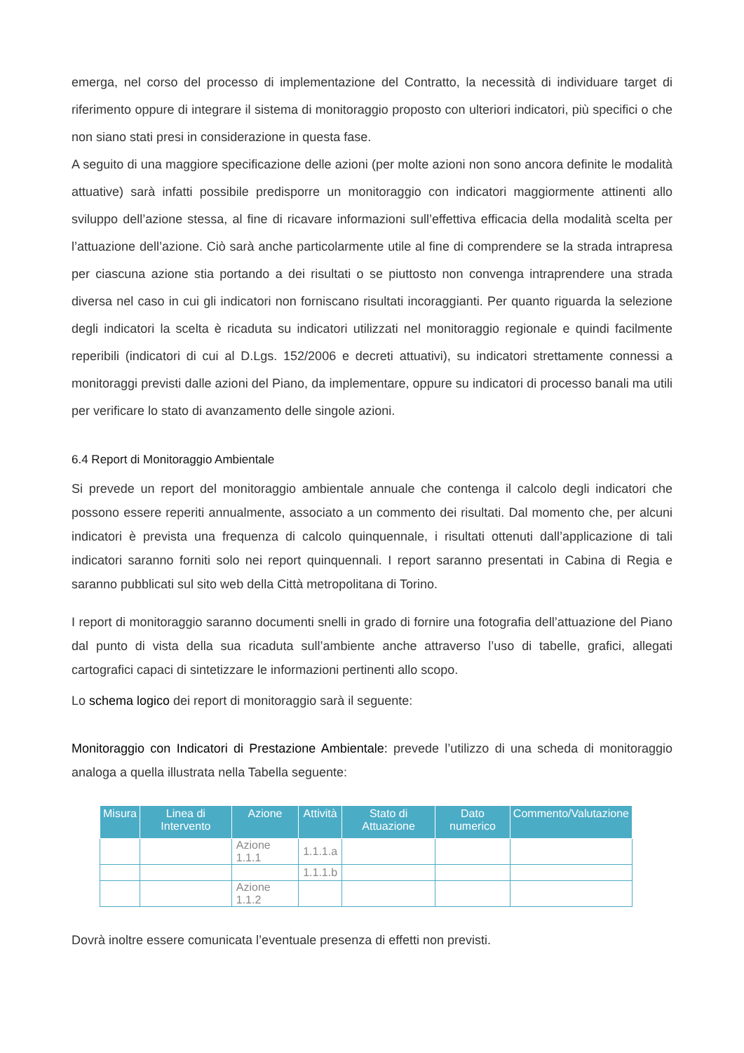emerga, nel corso del processo di implementazione del Contratto, la necessità di individuare target di riferimento oppure di integrare il sistema di monitoraggio proposto con ulteriori indicatori, più specifici o che non siano stati presi in considerazione in questa fase.
A seguito di una maggiore specificazione delle azioni (per molte azioni non sono ancora definite le modalità attuative) sarà infatti possibile predisporre un monitoraggio con indicatori maggiormente attinenti allo sviluppo dell’azione stessa, al fine di ricavare informazioni sull’effettiva efficacia della modalità scelta per l’attuazione dell’azione. Ciò sarà anche particolarmente utile al fine di comprendere se la strada intrapresa per ciascuna azione stia portando a dei risultati o se piuttosto non convenga intraprendere una strada diversa nel caso in cui gli indicatori non forniscano risultati incoraggianti. Per quanto riguarda la selezione degli indicatori la scelta è ricaduta su indicatori utilizzati nel monitoraggio regionale e quindi facilmente reperibili (indicatori di cui al D.Lgs. 152/2006 e decreti attuativi), su indicatori strettamente connessi a monitoraggi previsti dalle azioni del Piano, da implementare, oppure su indicatori di processo banali ma utili per verificare lo stato di avanzamento delle singole azioni.
6.4 Report di Monitoraggio Ambientale
Si prevede un report del monitoraggio ambientale annuale che contenga il calcolo degli indicatori che possono essere reperiti annualmente, associato a un commento dei risultati. Dal momento che, per alcuni indicatori è prevista una frequenza di calcolo quinquennale, i risultati ottenuti dall’applicazione di tali indicatori saranno forniti solo nei report quinquennali. I report saranno presentati in Cabina di Regia e saranno pubblicati sul sito web della Città metropolitana di Torino.
I report di monitoraggio saranno documenti snelli in grado di fornire una fotografia dell’attuazione del Piano dal punto di vista della sua ricaduta sull’ambiente anche attraverso l’uso di tabelle, grafici, allegati cartografici capaci di sintetizzare le informazioni pertinenti allo scopo.
Lo schema logico dei report di monitoraggio sarà il seguente:
Monitoraggio con Indicatori di Prestazione Ambientale: prevede l’utilizzo di una scheda di monitoraggio analoga a quella illustrata nella Tabella seguente:
| Misura | Linea di Intervento | Azione | Attività | Stato di Attuazione | Dato numerico | Commento/Valutazione |
| --- | --- | --- | --- | --- | --- | --- |
| | | Azione 1.1.1 | 1.1.1.a | | | |
| | | | 1.1.1.b | | | |
| | | Azione 1.1.2 | | | | |
Dovrà inoltre essere comunicata l’eventuale presenza di effetti non previsti.